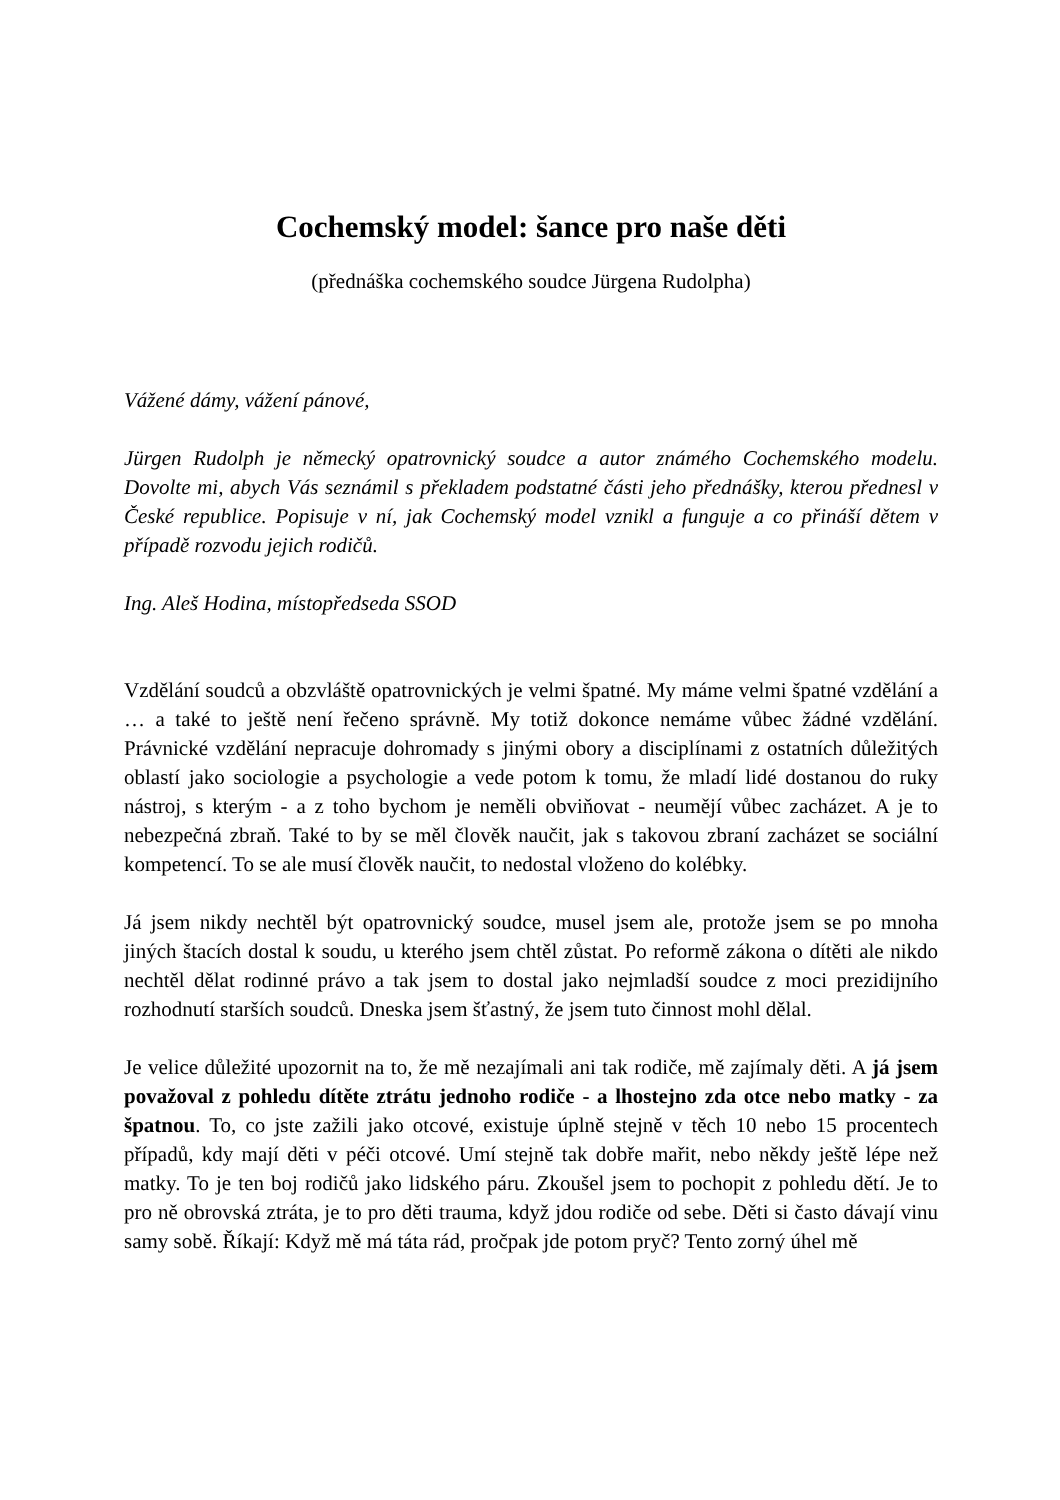Cochemský model: šance pro naše děti
(přednáška cochemského soudce Jürgena Rudolpha)
Vážené dámy, vážení pánové,
Jürgen Rudolph je německý opatrovnický soudce a autor známého Cochemského modelu. Dovolte mi, abych Vás seznámil s překladem podstatné části jeho přednášky, kterou přednesl v České republice. Popisuje v ní, jak Cochemský model vznikl a funguje a co přináší dětem v případě rozvodu jejich rodičů.
Ing. Aleš Hodina, místopředseda SSOD
Vzdělání soudců a obzvláště opatrovnických je velmi špatné. My máme velmi špatné vzdělání a … a také to ještě není řečeno správně. My totiž dokonce nemáme vůbec žádné vzdělání. Právnické vzdělání nepracuje dohromady s jinými obory a disciplínami z ostatních důležitých oblastí jako sociologie a psychologie a vede potom k tomu, že mladí lidé dostanou do ruky nástroj, s kterým - a z toho bychom je neměli obviňovat - neumějí vůbec zacházet. A je to nebezpečná zbraň. Také to by se měl člověk naučit, jak s takovou zbraní zacházet se sociální kompetencí. To se ale musí člověk naučit, to nedostal vloženo do kolébky.
Já jsem nikdy nechtěl být opatrovnický soudce, musel jsem ale, protože jsem se po mnoha jiných štacích dostal k soudu, u kterého jsem chtěl zůstat. Po reformě zákona o dítěti ale nikdo nechtěl dělat rodinné právo a tak jsem to dostal jako nejmladší soudce z moci prezidijního rozhodnutí starších soudců. Dneska jsem šťastný, že jsem tuto činnost mohl dělal.
Je velice důležité upozornit na to, že mě nezajímali ani tak rodiče, mě zajímaly děti. A já jsem považoval z pohledu dítěte ztrátu jednoho rodiče - a lhostejno zda otce nebo matky - za špatnou. To, co jste zažili jako otcové, existuje úplně stejně v těch 10 nebo 15 procentech případů, kdy mají děti v péči otcové. Umí stejně tak dobře mařit, nebo někdy ještě lépe než matky. To je ten boj rodičů jako lidského páru. Zkoušel jsem to pochopit z pohledu dětí. Je to pro ně obrovská ztráta, je to pro děti trauma, když jdou rodiče od sebe. Děti si často dávají vinu samy sobě. Říkají: Když mě má táta rád, pročpak jde potom pryč? Tento zorný úhel mě